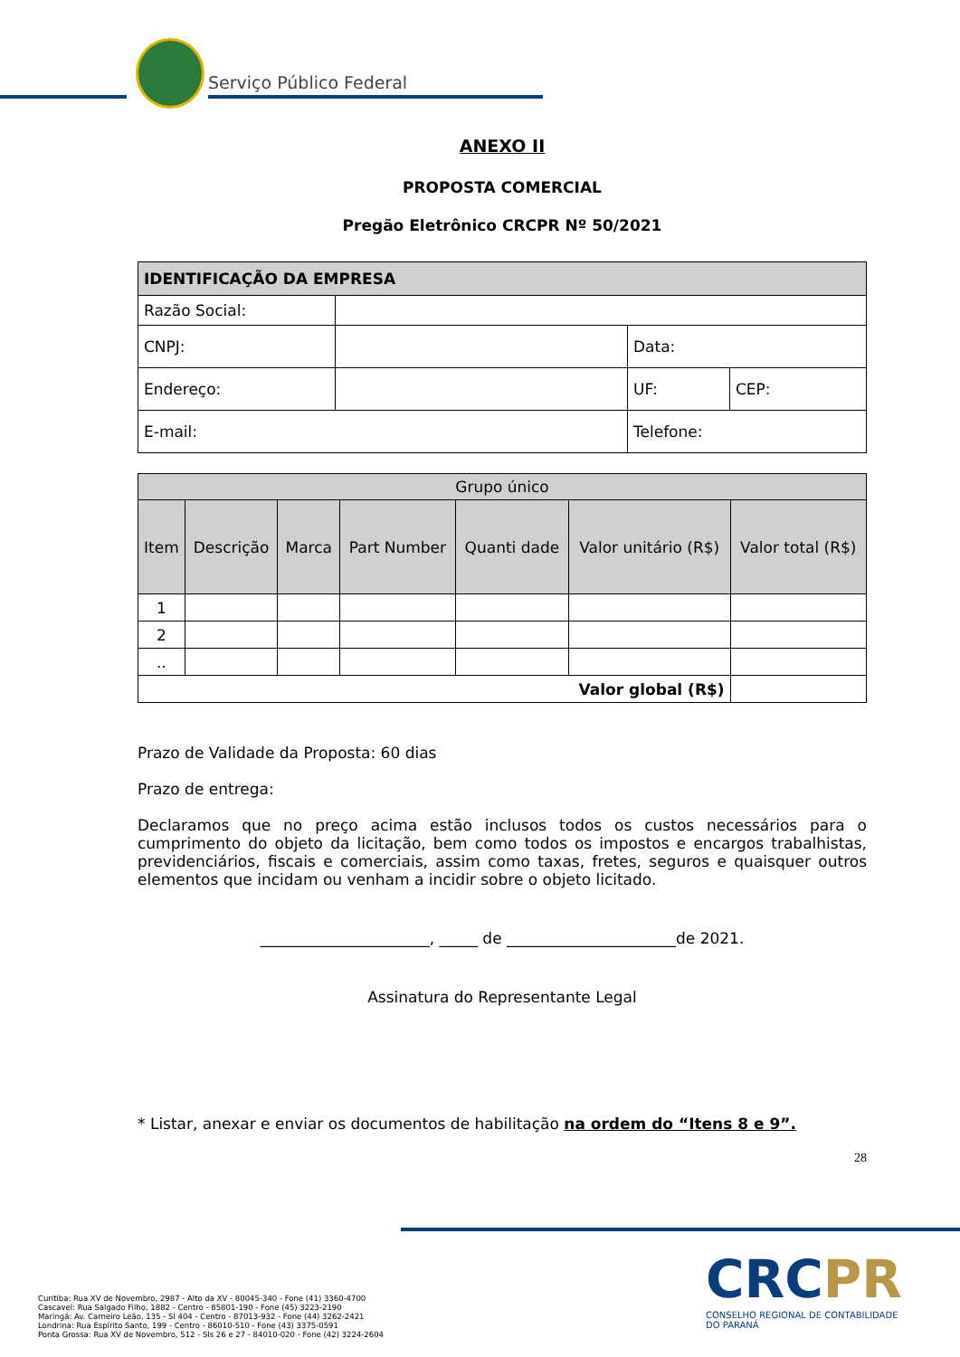Serviço Público Federal
ANEXO II
PROPOSTA COMERCIAL
Pregão Eletrônico CRCPR Nº 50/2021
| IDENTIFICAÇÃO DA EMPRESA | | | |
| --- | --- | --- | --- |
| Razão Social: | | | |
| CNPJ: | | Data: | |
| Endereço: | | UF: | CEP: |
| E-mail: | | Telefone: | |
| Grupo único | | | | | | |
| --- | --- | --- | --- | --- | --- | --- |
| Item | Descrição | Marca | Part Number | Quanti dade | Valor unitário (R$) | Valor total (R$) |
| 1 | | | | | | |
| 2 | | | | | | |
| .. | | | | | | |
| Valor global (R$) | | | | | | |
Prazo de Validade da Proposta: 60 dias
Prazo de entrega:
Declaramos que no preço acima estão inclusos todos os custos necessários para o cumprimento do objeto da licitação, bem como todos os impostos e encargos trabalhistas, previdenciários, fiscais e comerciais, assim como taxas, fretes, seguros e quaisquer outros elementos que incidam ou venham a incidir sobre o objeto licitado.
______________________, _____ de ______________________de 2021.
Assinatura do Representante Legal
* Listar, anexar e enviar os documentos de habilitação na ordem do “Itens 8 e 9”.
28
Curitiba: Rua XV de Novembro, 2987 - Alto da XV - 80045-340 - Fone (41) 3360-4700
Cascavel: Rua Salgado Filho, 1882 - Centro - 85801-190 - Fone (45) 3223-2190
Maringá: Av. Carneiro Leão, 135 - Sl 404 - Centro - 87013-932 - Fone (44) 3262-2421
Londrina: Rua Espírito Santo, 199 - Centro - 86010-510 - Fone (43) 3375-0591
Ponta Grossa: Rua XV de Novembro, 512 - Sls 26 e 27 - 84010-020 - Fone (42) 3224-2604
CRCPR
CONSELHO REGIONAL DE CONTABILIDADE
DO PARANÁ